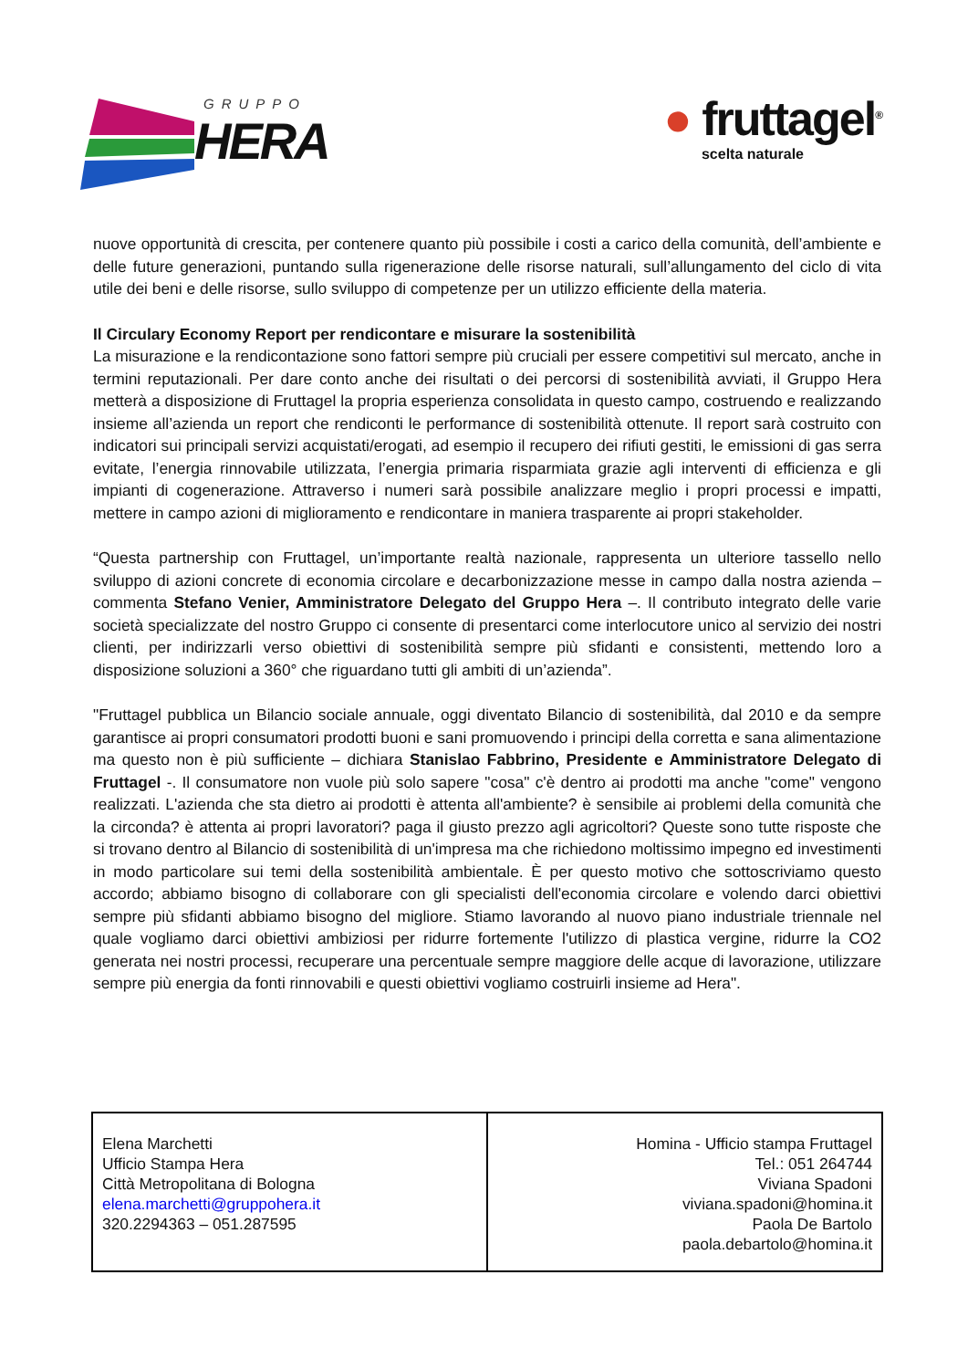GRUPPO
HERA
● fruttagel<sup>®</sup>
scelta naturale
nuove opportunità di crescita, per contenere quanto più possibile i costi a carico della comunità, dell’ambiente e delle future generazioni, puntando sulla rigenerazione delle risorse naturali, sull’allungamento del ciclo di vita utile dei beni e delle risorse, sullo sviluppo di competenze per un utilizzo efficiente della materia.
Il Circulary Economy Report per rendicontare e misurare la sostenibilità
La misurazione e la rendicontazione sono fattori sempre più cruciali per essere competitivi sul mercato, anche in termini reputazionali. Per dare conto anche dei risultati o dei percorsi di sostenibilità avviati, il Gruppo Hera metterà a disposizione di Fruttagel la propria esperienza consolidata in questo campo, costruendo e realizzando insieme all’azienda un report che rendiconti le performance di sostenibilità ottenute. Il report sarà costruito con indicatori sui principali servizi acquistati/erogati, ad esempio il recupero dei rifiuti gestiti, le emissioni di gas serra evitate, l’energia rinnovabile utilizzata, l’energia primaria risparmiata grazie agli interventi di efficienza e gli impianti di cogenerazione. Attraverso i numeri sarà possibile analizzare meglio i propri processi e impatti, mettere in campo azioni di miglioramento e rendicontare in maniera trasparente ai propri stakeholder.
“Questa partnership con Fruttagel, un’importante realtà nazionale, rappresenta un ulteriore tassello nello sviluppo di azioni concrete di economia circolare e decarbonizzazione messe in campo dalla nostra azienda – commenta Stefano Venier, Amministratore Delegato del Gruppo Hera –. Il contributo integrato delle varie società specializzate del nostro Gruppo ci consente di presentarci come interlocutore unico al servizio dei nostri clienti, per indirizzarli verso obiettivi di sostenibilità sempre più sfidanti e consistenti, mettendo loro a disposizione soluzioni a 360° che riguardano tutti gli ambiti di un’azienda”.
"Fruttagel pubblica un Bilancio sociale annuale, oggi diventato Bilancio di sostenibilità, dal 2010 e da sempre garantisce ai propri consumatori prodotti buoni e sani promuovendo i principi della corretta e sana alimentazione ma questo non è più sufficiente – dichiara Stanislao Fabbrino, Presidente e Amministratore Delegato di Fruttagel -. Il consumatore non vuole più solo sapere "cosa" c'è dentro ai prodotti ma anche "come" vengono realizzati. L'azienda che sta dietro ai prodotti è attenta all'ambiente? è sensibile ai problemi della comunità che la circonda? è attenta ai propri lavoratori? paga il giusto prezzo agli agricoltori? Queste sono tutte risposte che si trovano dentro al Bilancio di sostenibilità di un'impresa ma che richiedono moltissimo impegno ed investimenti in modo particolare sui temi della sostenibilità ambientale. È per questo motivo che sottoscriviamo questo accordo; abbiamo bisogno di collaborare con gli specialisti dell'economia circolare e volendo darci obiettivi sempre più sfidanti abbiamo bisogno del migliore. Stiamo lavorando al nuovo piano industriale triennale nel quale vogliamo darci obiettivi ambiziosi per ridurre fortemente l'utilizzo di plastica vergine, ridurre la CO2 generata nei nostri processi, recuperare una percentuale sempre maggiore delle acque di lavorazione, utilizzare sempre più energia da fonti rinnovabili e questi obiettivi vogliamo costruirli insieme ad Hera".
| Elena Marchetti Ufficio Stampa Hera Città Metropolitana di Bologna elena.marchetti@gruppohera.it 320.2294363 – 051.287595 | Homina - Ufficio stampa Fruttagel Tel.: 051 264744 Viviana Spadoni viviana.spadoni@homina.it Paola De Bartolo paola.debartolo@homina.it |